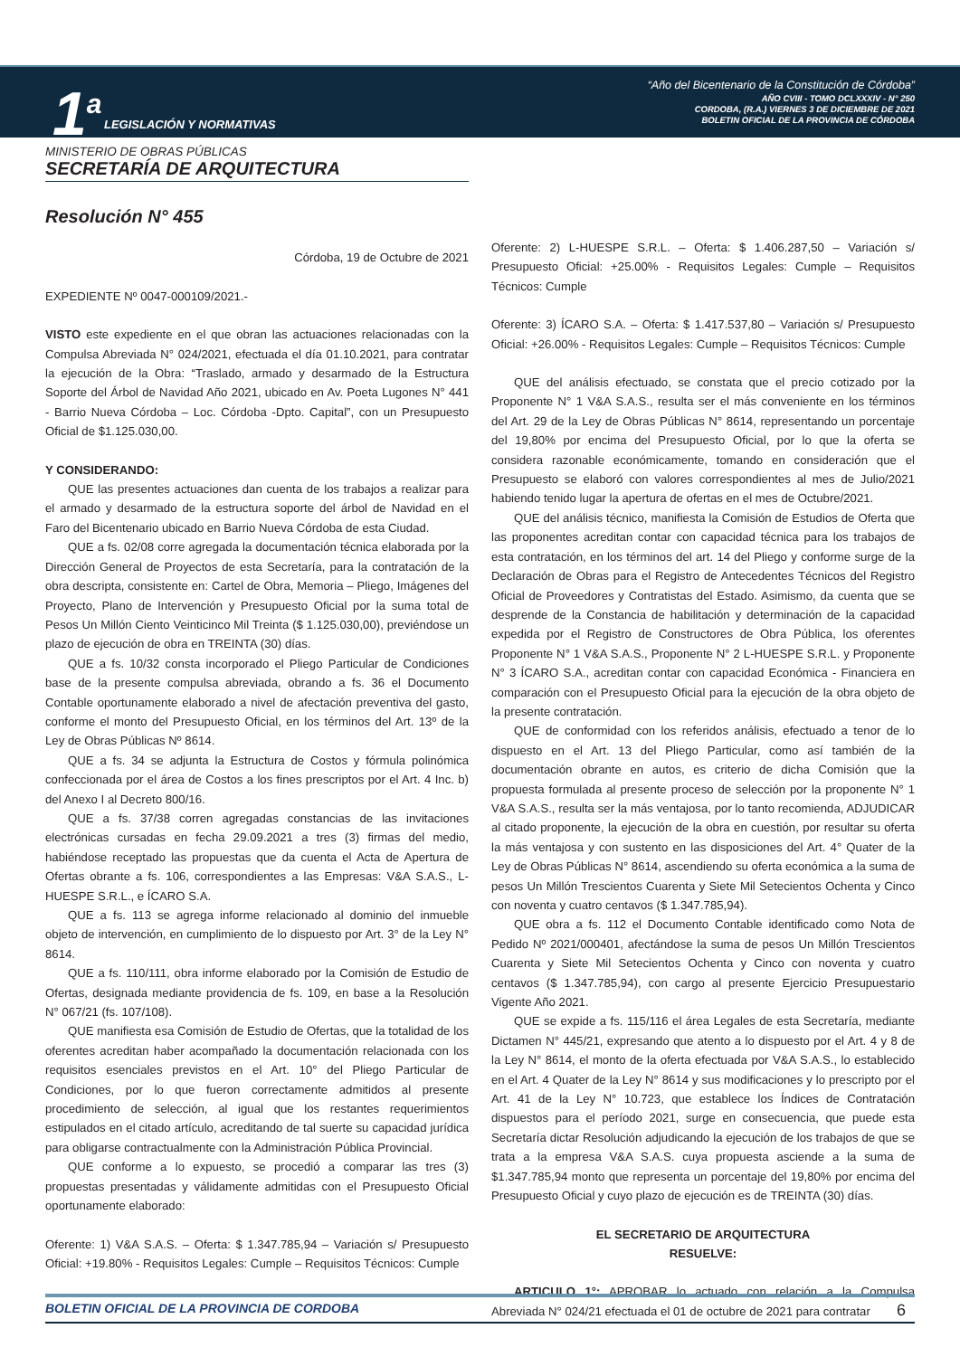1<sup>a</sup> LEGISLACIÓN Y NORMATIVAS
“Año del Bicentenario de la Constitución de Córdoba”
AÑO CVIII - TOMO DCLXXXIV - N° 250
CORDOBA, (R.A.) VIERNES 3 DE DICIEMBRE DE 2021
BOLETIN OFICIAL DE LA PROVINCIA DE CÓRDOBA
MINISTERIO DE OBRAS PÚBLICAS
SECRETARÍA DE ARQUITECTURA
Resolución N° 455
Córdoba, 19 de Octubre de 2021
EXPEDIENTE Nº 0047-000109/2021.-
VISTO este expediente en el que obran las actuaciones relacionadas con la Compulsa Abreviada N° 024/2021, efectuada el día 01.10.2021, para contratar la ejecución de la Obra: “Traslado, armado y desarmado de la Estructura Soporte del Árbol de Navidad Año 2021, ubicado en Av. Poeta Lugones N° 441 - Barrio Nueva Córdoba – Loc. Córdoba -Dpto. Capital”, con un Presupuesto Oficial de $1.125.030,00.
Y CONSIDERANDO:
QUE las presentes actuaciones dan cuenta de los trabajos a realizar para el armado y desarmado de la estructura soporte del árbol de Navidad en el Faro del Bicentenario ubicado en Barrio Nueva Córdoba de esta Ciudad.
QUE a fs. 02/08 corre agregada la documentación técnica elaborada por la Dirección General de Proyectos de esta Secretaría, para la contratación de la obra descripta, consistente en: Cartel de Obra, Memoria – Pliego, Imágenes del Proyecto, Plano de Intervención y Presupuesto Oficial por la suma total de Pesos Un Millón Ciento Veinticinco Mil Treinta ($ 1.125.030,00), previéndose un plazo de ejecución de obra en TREINTA (30) días.
QUE a fs. 10/32 consta incorporado el Pliego Particular de Condiciones base de la presente compulsa abreviada, obrando a fs. 36 el Documento Contable oportunamente elaborado a nivel de afectación preventiva del gasto, conforme el monto del Presupuesto Oficial, en los términos del Art. 13º de la Ley de Obras Públicas Nº 8614.
QUE a fs. 34 se adjunta la Estructura de Costos y fórmula polinómica confeccionada por el área de Costos a los fines prescriptos por el Art. 4 Inc. b) del Anexo I al Decreto 800/16.
QUE a fs. 37/38 corren agregadas constancias de las invitaciones electrónicas cursadas en fecha 29.09.2021 a tres (3) firmas del medio, habiéndose receptado las propuestas que da cuenta el Acta de Apertura de Ofertas obrante a fs. 106, correspondientes a las Empresas: V&A S.A.S., L-HUESPE S.R.L., e ÍCARO S.A.
QUE a fs. 113 se agrega informe relacionado al dominio del inmueble objeto de intervención, en cumplimiento de lo dispuesto por Art. 3° de la Ley N° 8614.
QUE a fs. 110/111, obra informe elaborado por la Comisión de Estudio de Ofertas, designada mediante providencia de fs. 109, en base a la Resolución N° 067/21 (fs. 107/108).
QUE manifiesta esa Comisión de Estudio de Ofertas, que la totalidad de los oferentes acreditan haber acompañado la documentación relacionada con los requisitos esenciales previstos en el Art. 10° del Pliego Particular de Condiciones, por lo que fueron correctamente admitidos al presente procedimiento de selección, al igual que los restantes requerimientos estipulados en el citado artículo, acreditando de tal suerte su capacidad jurídica para obligarse contractualmente con la Administración Pública Provincial.
QUE conforme a lo expuesto, se procedió a comparar las tres (3) propuestas presentadas y válidamente admitidas con el Presupuesto Oficial oportunamente elaborado:
Oferente: 1) V&A S.A.S. – Oferta: $ 1.347.785,94 – Variación s/ Presupuesto Oficial: +19.80% - Requisitos Legales: Cumple – Requisitos Técnicos: Cumple
Oferente: 2) L-HUESPE S.R.L. – Oferta: $ 1.406.287,50 – Variación s/ Presupuesto Oficial: +25.00% - Requisitos Legales: Cumple – Requisitos Técnicos: Cumple
Oferente: 3) ÍCARO S.A. – Oferta: $ 1.417.537,80 – Variación s/ Presupuesto Oficial: +26.00% - Requisitos Legales: Cumple – Requisitos Técnicos: Cumple
QUE del análisis efectuado, se constata que el precio cotizado por la Proponente N° 1 V&A S.A.S., resulta ser el más conveniente en los términos del Art. 29 de la Ley de Obras Públicas N° 8614, representando un porcentaje del 19,80% por encima del Presupuesto Oficial, por lo que la oferta se considera razonable económicamente, tomando en consideración que el Presupuesto se elaboró con valores correspondientes al mes de Julio/2021 habiendo tenido lugar la apertura de ofertas en el mes de Octubre/2021.
QUE del análisis técnico, manifiesta la Comisión de Estudios de Oferta que las proponentes acreditan contar con capacidad técnica para los trabajos de esta contratación, en los términos del art. 14 del Pliego y conforme surge de la Declaración de Obras para el Registro de Antecedentes Técnicos del Registro Oficial de Proveedores y Contratistas del Estado. Asimismo, da cuenta que se desprende de la Constancia de habilitación y determinación de la capacidad expedida por el Registro de Constructores de Obra Pública, los oferentes Proponente N° 1 V&A S.A.S., Proponente N° 2 L-HUESPE S.R.L. y Proponente N° 3 ÍCARO S.A., acreditan contar con capacidad Económica - Financiera en comparación con el Presupuesto Oficial para la ejecución de la obra objeto de la presente contratación.
QUE de conformidad con los referidos análisis, efectuado a tenor de lo dispuesto en el Art. 13 del Pliego Particular, como así también de la documentación obrante en autos, es criterio de dicha Comisión que la propuesta formulada al presente proceso de selección por la proponente N° 1 V&A S.A.S., resulta ser la más ventajosa, por lo tanto recomienda, ADJUDICAR al citado proponente, la ejecución de la obra en cuestión, por resultar su oferta la más ventajosa y con sustento en las disposiciones del Art. 4° Quater de la Ley de Obras Públicas N° 8614, ascendiendo su oferta económica a la suma de pesos Un Millón Trescientos Cuarenta y Siete Mil Setecientos Ochenta y Cinco con noventa y cuatro centavos ($ 1.347.785,94).
QUE obra a fs. 112 el Documento Contable identificado como Nota de Pedido Nº 2021/000401, afectándose la suma de pesos Un Millón Trescientos Cuarenta y Siete Mil Setecientos Ochenta y Cinco con noventa y cuatro centavos ($ 1.347.785,94), con cargo al presente Ejercicio Presupuestario Vigente Año 2021.
QUE se expide a fs. 115/116 el área Legales de esta Secretaría, mediante Dictamen N° 445/21, expresando que atento a lo dispuesto por el Art. 4 y 8 de la Ley N° 8614, el monto de la oferta efectuada por V&A S.A.S., lo establecido en el Art. 4 Quater de la Ley N° 8614 y sus modificaciones y lo prescripto por el Art. 41 de la Ley N° 10.723, que establece los Índices de Contratación dispuestos para el período 2021, surge en consecuencia, que puede esta Secretaría dictar Resolución adjudicando la ejecución de los trabajos de que se trata a la empresa V&A S.A.S. cuya propuesta asciende a la suma de $1.347.785,94 monto que representa un porcentaje del 19,80% por encima del Presupuesto Oficial y cuyo plazo de ejecución es de TREINTA (30) días.
EL SECRETARIO DE ARQUITECTURA
RESUELVE:
ARTICULO 1°: APROBAR lo actuado con relación a la Compulsa Abreviada N° 024/21 efectuada el 01 de octubre de 2021 para contratar
BOLETIN OFICIAL DE LA PROVINCIA DE CORDOBA 6